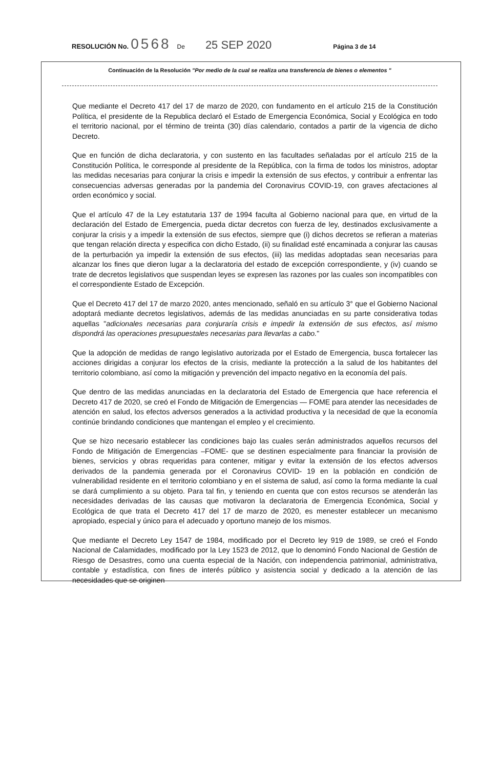RESOLUCIÓN No. 0568 De 25 SEP 2020 Página 3 de 14
Continuación de la Resolución "Por medio de la cual se realiza una transferencia de bienes o elementos "
Que mediante el Decreto 417 del 17 de marzo de 2020, con fundamento en el artículo 215 de la Constitución Política, el presidente de la Republica declaró el Estado de Emergencia Económica, Social y Ecológica en todo el territorio nacional, por el término de treinta (30) días calendario, contados a partir de la vigencia de dicho Decreto.
Que en función de dicha declaratoria, y con sustento en las facultades señaladas por el artículo 215 de la Constitución Política, le corresponde al presidente de la República, con la firma de todos los ministros, adoptar las medidas necesarias para conjurar la crisis e impedir la extensión de sus efectos, y contribuir a enfrentar las consecuencias adversas generadas por la pandemia del Coronavirus COVID-19, con graves afectaciones al orden económico y social.
Que el artículo 47 de la Ley estatutaria 137 de 1994 faculta al Gobierno nacional para que, en virtud de la declaración del Estado de Emergencia, pueda dictar decretos con fuerza de ley, destinados exclusivamente a conjurar la crisis y a impedir la extensión de sus efectos, siempre que (i) dichos decretos se refieran a materias que tengan relación directa y especifica con dicho Estado, (ii) su finalidad esté encaminada a conjurar las causas de la perturbación ya impedir la extensión de sus efectos, (iii) las medidas adoptadas sean necesarias para alcanzar los fines que dieron lugar a la declaratoria del estado de excepción correspondiente, y (iv) cuando se trate de decretos legislativos que suspendan leyes se expresen las razones por las cuales son incompatibles con el correspondiente Estado de Excepción.
Que el Decreto 417 del 17 de marzo 2020, antes mencionado, señaló en su artículo 3° que el Gobierno Nacional adoptará mediante decretos legislativos, además de las medidas anunciadas en su parte considerativa todas aquellas "adicionales necesarias para conjuraría crisis e impedir la extensión de sus efectos, así mismo dispondrá las operaciones presupuestales necesarias para llevarlas a cabo."
Que la adopción de medidas de rango legislativo autorizada por el Estado de Emergencia, busca fortalecer las acciones dirigidas a conjurar los efectos de la crisis, mediante la protección a la salud de los habitantes del territorio colombiano, así como la mitigación y prevención del impacto negativo en la economía del país.
Que dentro de las medidas anunciadas en la declaratoria del Estado de Emergencia que hace referencia el Decreto 417 de 2020, se creó el Fondo de Mitigación de Emergencias — FOME para atender las necesidades de atención en salud, los efectos adversos generados a la actividad productiva y la necesidad de que la economía continúe brindando condiciones que mantengan el empleo y el crecimiento.
Que se hizo necesario establecer las condiciones bajo las cuales serán administrados aquellos recursos del Fondo de Mitigación de Emergencias –FOME- que se destinen especialmente para financiar la provisión de bienes, servicios y obras requeridas para contener, mitigar y evitar la extensión de los efectos adversos derivados de la pandemia generada por el Coronavirus COVID- 19 en la población en condición de vulnerabilidad residente en el territorio colombiano y en el sistema de salud, así como la forma mediante la cual se dará cumplimiento a su objeto. Para tal fin, y teniendo en cuenta que con estos recursos se atenderán las necesidades derivadas de las causas que motivaron la declaratoria de Emergencia Económica, Social y Ecológica de que trata el Decreto 417 del 17 de marzo de 2020, es menester establecer un mecanismo apropiado, especial y único para el adecuado y oportuno manejo de los mismos.
Que mediante el Decreto Ley 1547 de 1984, modificado por el Decreto ley 919 de 1989, se creó el Fondo Nacional de Calamidades, modificado por la Ley 1523 de 2012, que lo denominó Fondo Nacional de Gestión de Riesgo de Desastres, como una cuenta especial de la Nación, con independencia patrimonial, administrativa, contable y estadística, con fines de interés público y asistencia social y dedicado a la atención de las necesidades que se originen